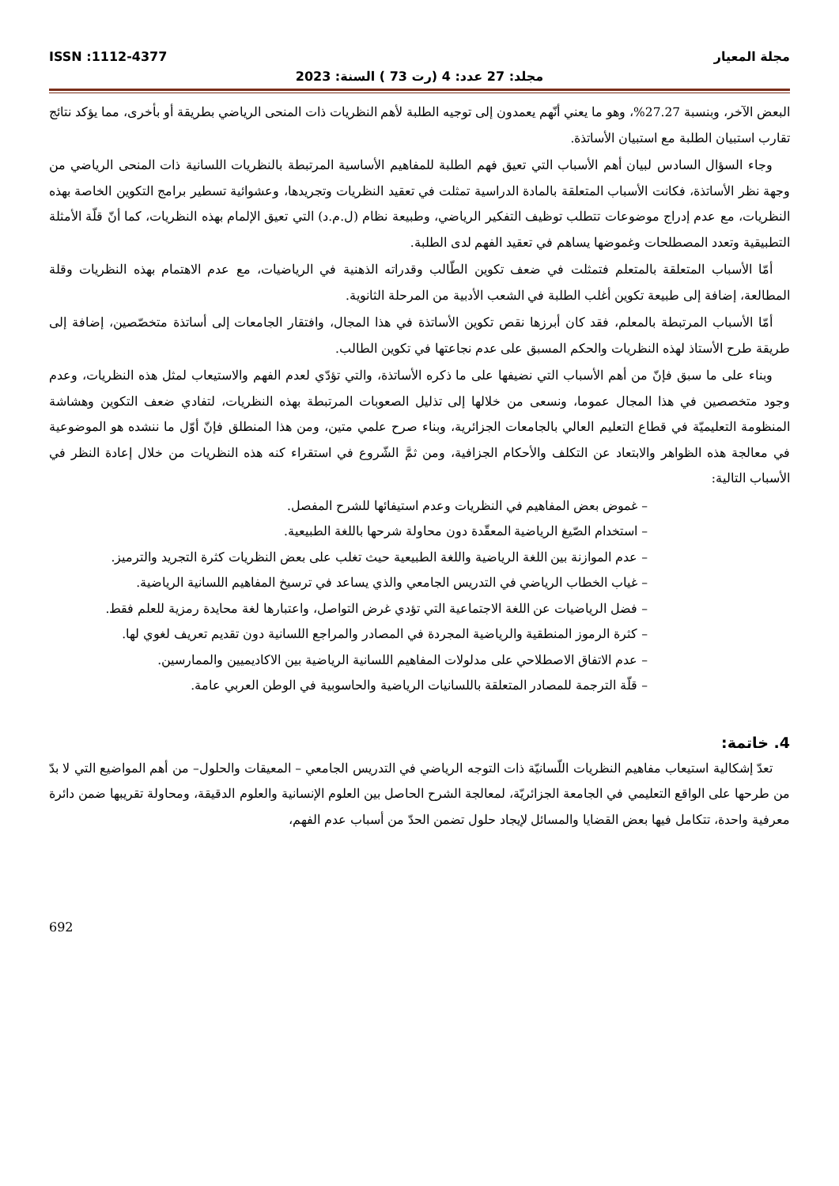مجلة المعيار ISSN :1112-4377
مجلد: 27 عدد: 4 (رت 73 ) السنة: 2023
البعض الآخر، وبنسبة 27.27%، وهو ما يعني أنّهم يعمدون إلى توجيه الطلبة لأهم النظريات ذات المنحى الرياضي بطريقة أو بأخرى، مما يؤكد نتائج تقارب استبيان الطلبة مع استبيان الأساتذة.
وجاء السؤال السادس لبيان أهم الأسباب التي تعيق فهم الطلبة للمفاهيم الأساسية المرتبطة بالنظريات اللسانية ذات المنحى الرياضي من وجهة نظر الأساتذة، فكانت الأسباب المتعلقة بالمادة الدراسية تمثلت في تعقيد النظريات وتجريدها، وعشوائية تسطير برامج التكوين الخاصة بهذه النظريات، مع عدم إدراج موضوعات تتطلب توظيف التفكير الرياضي، وطبيعة نظام (ل.م.د) التي تعيق الإلمام بهذه النظريات، كما أنّ قلّة الأمثلة التطبيقية وتعدد المصطلحات وغموضها يساهم في تعقيد الفهم لدى الطلبة.
أمّا الأسباب المتعلقة بالمتعلم فتمثلت في ضعف تكوين الطّالب وقدراته الذهنية في الرياضيات، مع عدم الاهتمام بهذه النظريات وقلة المطالعة، إضافة إلى طبيعة تكوين أغلب الطلبة في الشعب الأدبية من المرحلة الثانوية.
أمّا الأسباب المرتبطة بالمعلم، فقد كان أبرزها نقص تكوين الأساتذة في هذا المجال، وافتقار الجامعات إلى أساتذة متخصّصين، إضافة إلى طريقة طرح الأستاذ لهذه النظريات والحكم المسبق على عدم نجاعتها في تكوين الطالب.
وبناء على ما سبق فإنّ من أهم الأسباب التي نضيفها على ما ذكره الأساتذة، والتي تؤدّي لعدم الفهم والاستيعاب لمثل هذه النظريات، وعدم وجود متخصصين في هذا المجال عموما، ونسعى من خلالها إلى تذليل الصعوبات المرتبطة بهذه النظريات، لتفادي ضعف التكوين وهشاشة المنظومة التعليميّة في قطاع التعليم العالي بالجامعات الجزائرية، وبناء صرح علمي متين، ومن هذا المنطلق فإنّ أوّل ما ننشده هو الموضوعية في معالجة هذه الظواهر والابتعاد عن التكلف والأحكام الجزافية، ومن ثمَّ الشّروع في استقراء كنه هذه النظريات من خلال إعادة النظر في الأسباب التالية:
– غموض بعض المفاهيم في النظريات وعدم استيفائها للشرح المفصل.
– استخدام الصّيغ الرياضية المعقّدة دون محاولة شرحها باللغة الطبيعية.
– عدم الموازنة بين اللغة الرياضية واللغة الطبيعية حيث تغلب على بعض النظريات كثرة التجريد والترميز.
– غياب الخطاب الرياضي في التدريس الجامعي والذي يساعد في ترسيخ المفاهيم اللسانية الرياضية.
– فضل الرياضيات عن اللغة الاجتماعية التي تؤدي غرض التواصل، واعتبارها لغة محايدة رمزية للعلم فقط.
– كثرة الرموز المنطقية والرياضية المجردة في المصادر والمراجع اللسانية دون تقديم تعريف لغوي لها.
– عدم الاتفاق الاصطلاحي على مدلولات المفاهيم اللسانية الرياضية بين الاكاديميين والممارسين.
– قلّة الترجمة للمصادر المتعلقة باللسانيات الرياضية والحاسوبية في الوطن العربي عامة.
4. خاتمة:
تعدّ إشكالية استيعاب مفاهيم النظريات اللّسانيّة ذات التوجه الرياضي في التدريس الجامعي – المعيقات والحلول– من أهم المواضيع التي لا بدّ من طرحها على الواقع التعليمي في الجامعة الجزائريّة، لمعالجة الشرح الحاصل بين العلوم الإنسانية والعلوم الدقيقة، ومحاولة تقريبها ضمن دائرة معرفية واحدة، تتكامل فيها بعض القضايا والمسائل لإيجاد حلول تضمن الحدّ من أسباب عدم الفهم،
692